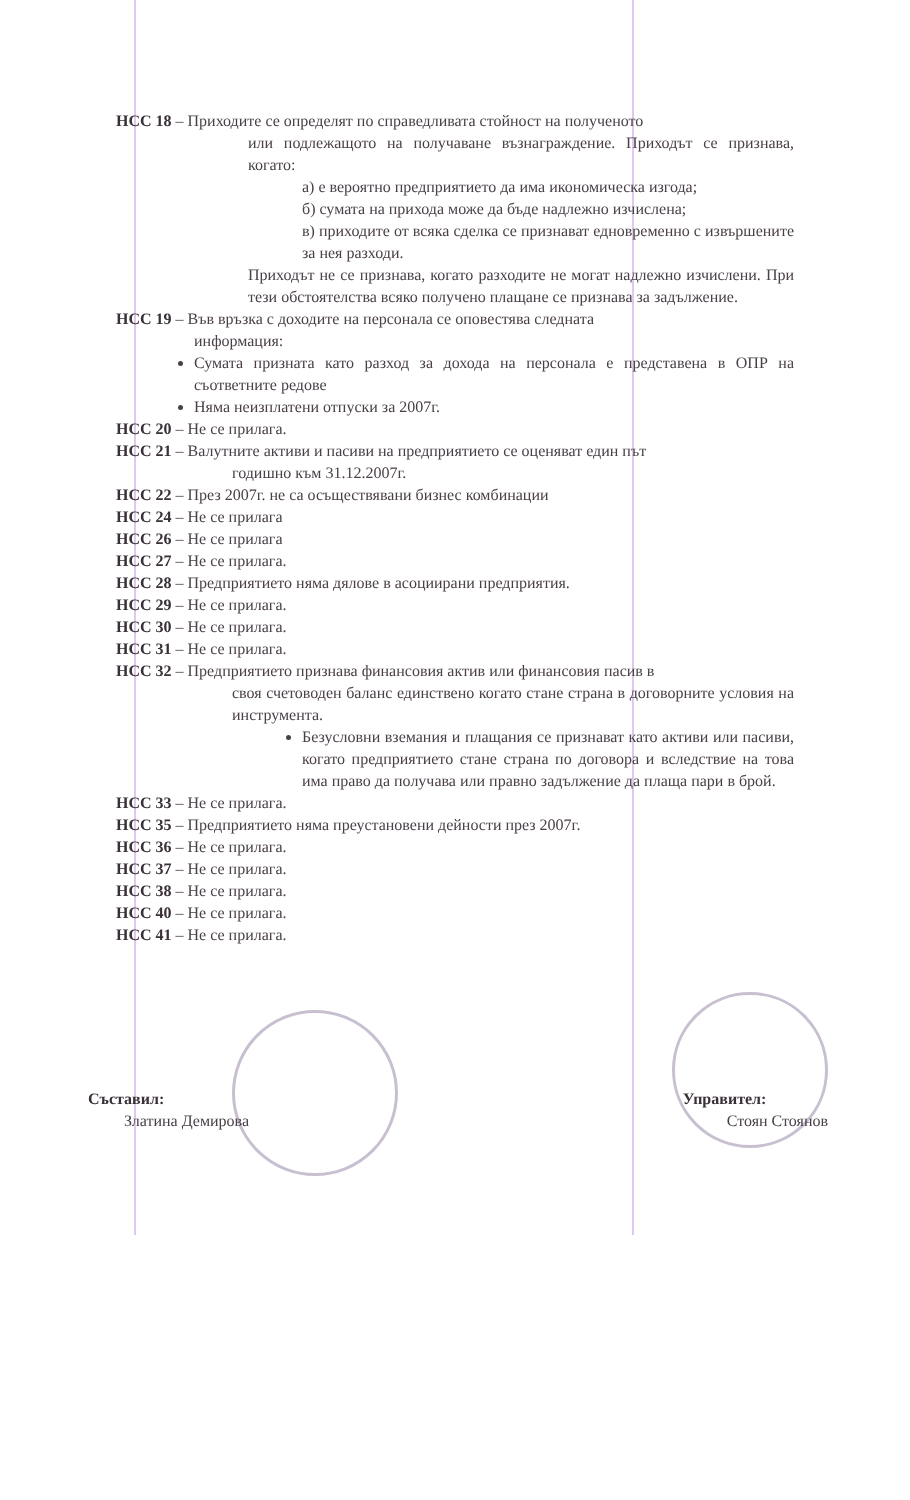НСС 18 – Приходите се определят по справедливата стойност на полученото
или подлежащото на получаване възнаграждение. Приходът се признава, когато:
а) е вероятно предприятието да има икономическа изгода;
б) сумата на прихода може да бъде надлежно изчислена;
в) приходите от всяка сделка се признават едновременно с извършените за нея разходи.
Приходът не се признава, когато разходите не могат надлежно изчислени. При тези обстоятелства всяко получено плащане се признава за задължение.
НСС 19 – Във връзка с доходите на персонала се оповестява следната
информация:
Сумата призната като разход за дохода на персонала е представена в ОПР на съответните редове
Няма неизплатени отпуски за 2007г.
НСС 20 – Не се прилага.
НСС 21 – Валутните активи и пасиви на предприятието се оценяват един път
годишно към 31.12.2007г.
НСС 22 – През 2007г. не са осъществявани бизнес комбинации
НСС 24 – Не се прилага
НСС 26 – Не се прилага
НСС 27 – Не се прилага.
НСС 28 – Предприятието няма дялове в асоциирани предприятия.
НСС 29 – Не се прилага.
НСС 30 – Не се прилага.
НСС 31 – Не се прилага.
НСС 32 – Предприятието признава финансовия актив или финансовия пасив в
своя счетоводен баланс единствено когато стане страна в договорните условия на инструмента.
Безусловни вземания и плащания се признават като активи или пасиви, когато предприятието стане страна по договора и вследствие на това има право да получава или правно задължение да плаща пари в брой.
НСС 33 – Не се прилага.
НСС 35 – Предприятието няма преустановени дейности през 2007г.
НСС 36 – Не се прилага.
НСС 37 – Не се прилага.
НСС 38 – Не се прилага.
НСС 40 – Не се прилага.
НСС 41 – Не се прилага.
Съставил:
Златина Демирова
Управител:
Стоян Стоянов